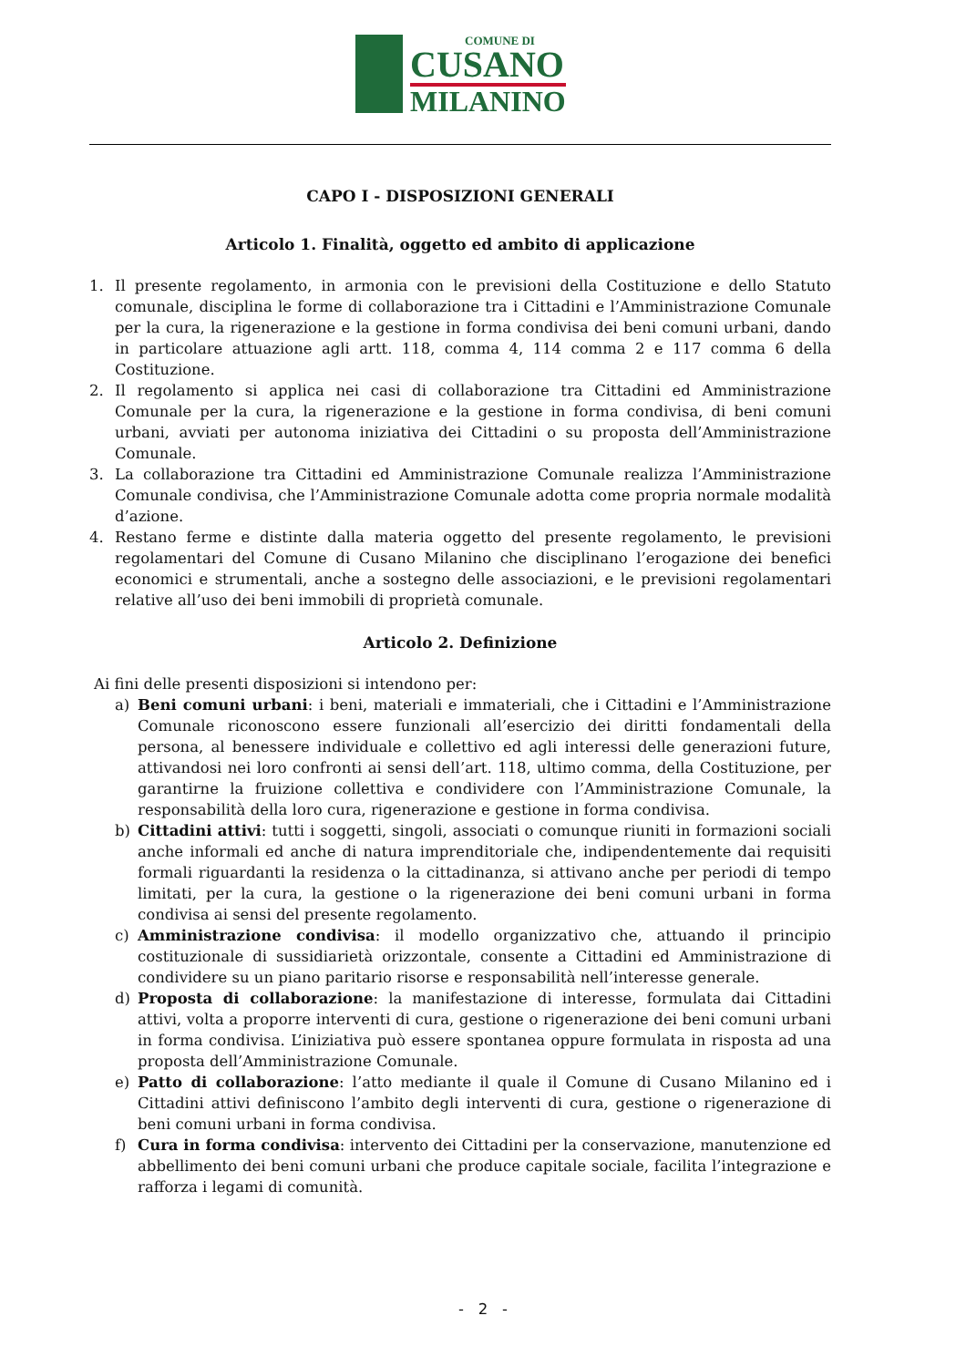COMUNE DI
CUSANO
MILANINO
CAPO I - DISPOSIZIONI GENERALI
Articolo 1. Finalità, oggetto ed ambito di applicazione
1. Il presente regolamento, in armonia con le previsioni della Costituzione e dello Statuto comunale, disciplina le forme di collaborazione tra i Cittadini e l’Amministrazione Comunale per la cura, la rigenerazione e la gestione in forma condivisa dei beni comuni urbani, dando in particolare attuazione agli artt. 118, comma 4, 114 comma 2 e 117 comma 6 della Costituzione.
2. Il regolamento si applica nei casi di collaborazione tra Cittadini ed Amministrazione Comunale per la cura, la rigenerazione e la gestione in forma condivisa, di beni comuni urbani, avviati per autonoma iniziativa dei Cittadini o su proposta dell’Amministrazione Comunale.
3. La collaborazione tra Cittadini ed Amministrazione Comunale realizza l’Amministrazione Comunale condivisa, che l’Amministrazione Comunale adotta come propria normale modalità d’azione.
4. Restano ferme e distinte dalla materia oggetto del presente regolamento, le previsioni regolamentari del Comune di Cusano Milanino che disciplinano l’erogazione dei benefici economici e strumentali, anche a sostegno delle associazioni, e le previsioni regolamentari relative all’uso dei beni immobili di proprietà comunale.
Articolo 2. Definizione
Ai fini delle presenti disposizioni si intendono per:
a) Beni comuni urbani: i beni, materiali e immateriali, che i Cittadini e l’Amministrazione Comunale riconoscono essere funzionali all’esercizio dei diritti fondamentali della persona, al benessere individuale e collettivo ed agli interessi delle generazioni future, attivandosi nei loro confronti ai sensi dell’art. 118, ultimo comma, della Costituzione, per garantirne la fruizione collettiva e condividere con l’Amministrazione Comunale, la responsabilità della loro cura, rigenerazione e gestione in forma condivisa.
b) Cittadini attivi: tutti i soggetti, singoli, associati o comunque riuniti in formazioni sociali anche informali ed anche di natura imprenditoriale che, indipendentemente dai requisiti formali riguardanti la residenza o la cittadinanza, si attivano anche per periodi di tempo limitati, per la cura, la gestione o la rigenerazione dei beni comuni urbani in forma condivisa ai sensi del presente regolamento.
c) Amministrazione condivisa: il modello organizzativo che, attuando il principio costituzionale di sussidiarietà orizzontale, consente a Cittadini ed Amministrazione di condividere su un piano paritario risorse e responsabilità nell’interesse generale.
d) Proposta di collaborazione: la manifestazione di interesse, formulata dai Cittadini attivi, volta a proporre interventi di cura, gestione o rigenerazione dei beni comuni urbani in forma condivisa. L’iniziativa può essere spontanea oppure formulata in risposta ad una proposta dell’Amministrazione Comunale.
e) Patto di collaborazione: l’atto mediante il quale il Comune di Cusano Milanino ed i Cittadini attivi definiscono l’ambito degli interventi di cura, gestione o rigenerazione di beni comuni urbani in forma condivisa.
f) Cura in forma condivisa: intervento dei Cittadini per la conservazione, manutenzione ed abbellimento dei beni comuni urbani che produce capitale sociale, facilita l’integrazione e rafforza i legami di comunità.
- 2 -